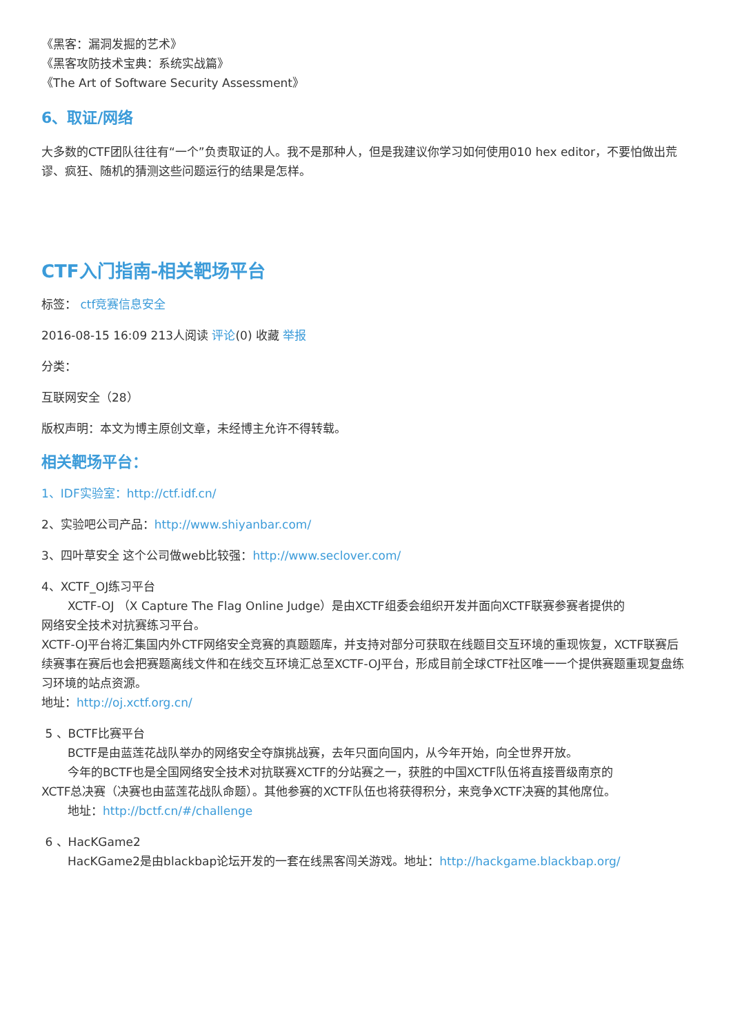《黑客：漏洞发掘的艺术》
《黑客攻防技术宝典：系统实战篇》
《The Art of Software Security Assessment》
6、取证/网络
大多数的CTF团队往往有“一个”负责取证的人。我不是那种人，但是我建议你学习如何使用010 hex editor，不要怕做出荒谬、疯狂、随机的猜测这些问题运行的结果是怎样。
CTF入门指南-相关靶场平台
标签： ctf竞赛信息安全
2016-08-15 16:09 213人阅读 评论(0) 收藏 举报
分类：
互联网安全（28）
版权声明：本文为博主原创文章，未经博主允许不得转载。
相关靶场平台：
1、IDF实验室：http://ctf.idf.cn/
2、实验吧公司产品：http://www.shiyanbar.com/
3、四叶草安全 这个公司做web比较强：http://www.seclover.com/
4、XCTF_OJ练习平台
XCTF-OJ （X Capture The Flag Online Judge）是由XCTF组委会组织开发并面向XCTF联赛参赛者提供的
网络安全技术对抗赛练习平台。
XCTF-OJ平台将汇集国内外CTF网络安全竞赛的真题题库，并支持对部分可获取在线题目交互环境的重现恢复，XCTF联赛后续赛事在赛后也会把赛题离线文件和在线交互环境汇总至XCTF-OJ平台，形成目前全球CTF社区唯一一个提供赛题重现复盘练习环境的站点资源。
地址：http://oj.xctf.org.cn/
5 、BCTF比赛平台
BCTF是由蓝莲花战队举办的网络安全夺旗挑战赛，去年只面向国内，从今年开始，向全世界开放。
今年的BCTF也是全国网络安全技术对抗联赛XCTF的分站赛之一，获胜的中国XCTF队伍将直接晋级南京的
XCTF总决赛（决赛也由蓝莲花战队命题）。其他参赛的XCTF队伍也将获得积分，来竞争XCTF决赛的其他席位。
地址：http://bctf.cn/#/challenge
6 、HacKGame2
HacKGame2是由blackbap论坛开发的一套在线黑客闯关游戏。地址：http://hackgame.blackbap.org/